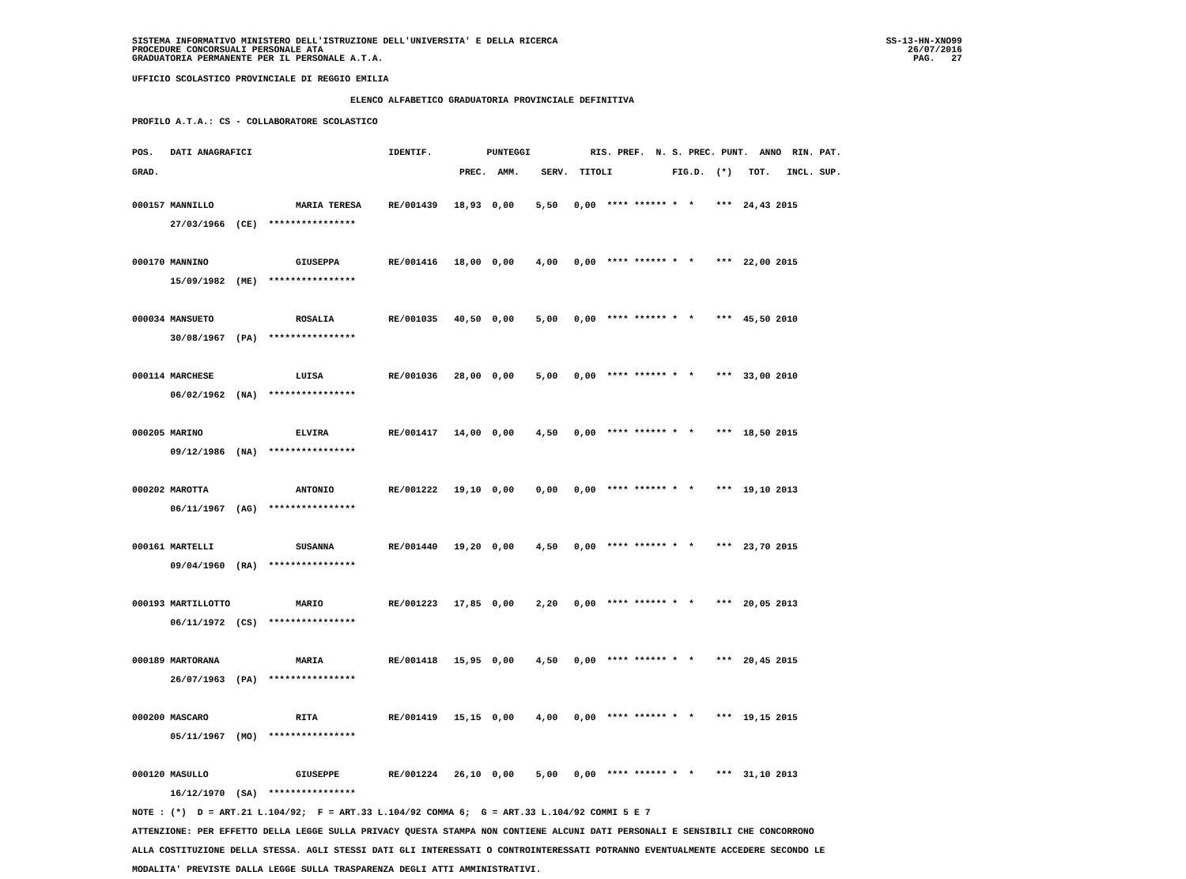SISTEMA INFORMATIVO MINISTERO DELL'ISTRUZIONE DELL'UNIVERSITA' E DELLA RICERCA
PROCEDURE CONCORSUALI PERSONALE ATA
GRADUATORIA PERMANENTE PER IL PERSONALE A.T.A.
SS-13-HN-XNO99
26/07/2016
PAG.   27
UFFICIO SCOLASTICO PROVINCIALE DI REGGIO EMILIA
                                        ELENCO ALFABETICO GRADUATORIA PROVINCIALE DEFINITIVA
PROFILO A.T.A.: CS - COLLABORATORE SCOLASTICO
POS.   DATI ANAGRAFICI                         IDENTIF.          PUNTEGGI           RIS. PREF.  N. S. PREC. PUNT.  ANNO  RIN. PAT.
GRAD.                                                       PREC.  AMM.    SERV.  TITOLI           FIG.D.  (*)   TOT.   INCL. SUP.
000157 MANNILLO               MARIA TERESA     RE/001439   18,93  0,00    5,50   0,00  **** ****** *  *    ***  24,43 2015
       27/03/1966  (CE)  ****************

000170 MANNINO                GIUSEPPA         RE/001416   18,00  0,00    4,00   0,00  **** ****** *  *    ***  22,00 2015
       15/09/1982  (ME)  ****************

000034 MANSUETO               ROSALIA          RE/001035   40,50  0,00    5,00   0,00  **** ****** *  *    ***  45,50 2010
       30/08/1967  (PA)  ****************

000114 MARCHESE               LUISA            RE/001036   28,00  0,00    5,00   0,00  **** ****** *  *    ***  33,00 2010
       06/02/1962  (NA)  ****************

000205 MARINO                 ELVIRA           RE/001417   14,00  0,00    4,50   0,00  **** ****** *  *    ***  18,50 2015
       09/12/1986  (NA)  ****************

000202 MAROTTA                ANTONIO          RE/001222   19,10  0,00    0,00   0,00  **** ****** *  *    ***  19,10 2013
       06/11/1967  (AG)  ****************

000161 MARTELLI               SUSANNA          RE/001440   19,20  0,00    4,50   0,00  **** ****** *  *    ***  23,70 2015
       09/04/1960  (RA)  ****************

000193 MARTILLOTTO            MARIO            RE/001223   17,85  0,00    2,20   0,00  **** ****** *  *    ***  20,05 2013
       06/11/1972  (CS)  ****************

000189 MARTORANA              MARIA            RE/001418   15,95  0,00    4,50   0,00  **** ****** *  *    ***  20,45 2015
       26/07/1963  (PA)  ****************

000200 MASCARO                RITA             RE/001419   15,15  0,00    4,00   0,00  **** ****** *  *    ***  19,15 2015
       05/11/1967  (MO)  ****************

000120 MASULLO                GIUSEPPE         RE/001224   26,10  0,00    5,00   0,00  **** ****** *  *    ***  31,10 2013
       16/12/1970  (SA)  ****************
NOTE : (*)  D = ART.21 L.104/92;  F = ART.33 L.104/92 COMMA 6;  G = ART.33 L.104/92 COMMI 5 E 7
ATTENZIONE: PER EFFETTO DELLA LEGGE SULLA PRIVACY QUESTA STAMPA NON CONTIENE ALCUNI DATI PERSONALI E SENSIBILI CHE CONCORRONO
ALLA COSTITUZIONE DELLA STESSA. AGLI STESSI DATI GLI INTERESSATI O CONTROINTERESSATI POTRANNO EVENTUALMENTE ACCEDERE SECONDO LE
MODALITA' PREVISTE DALLA LEGGE SULLA TRASPARENZA DEGLI ATTI AMMINISTRATIVI.